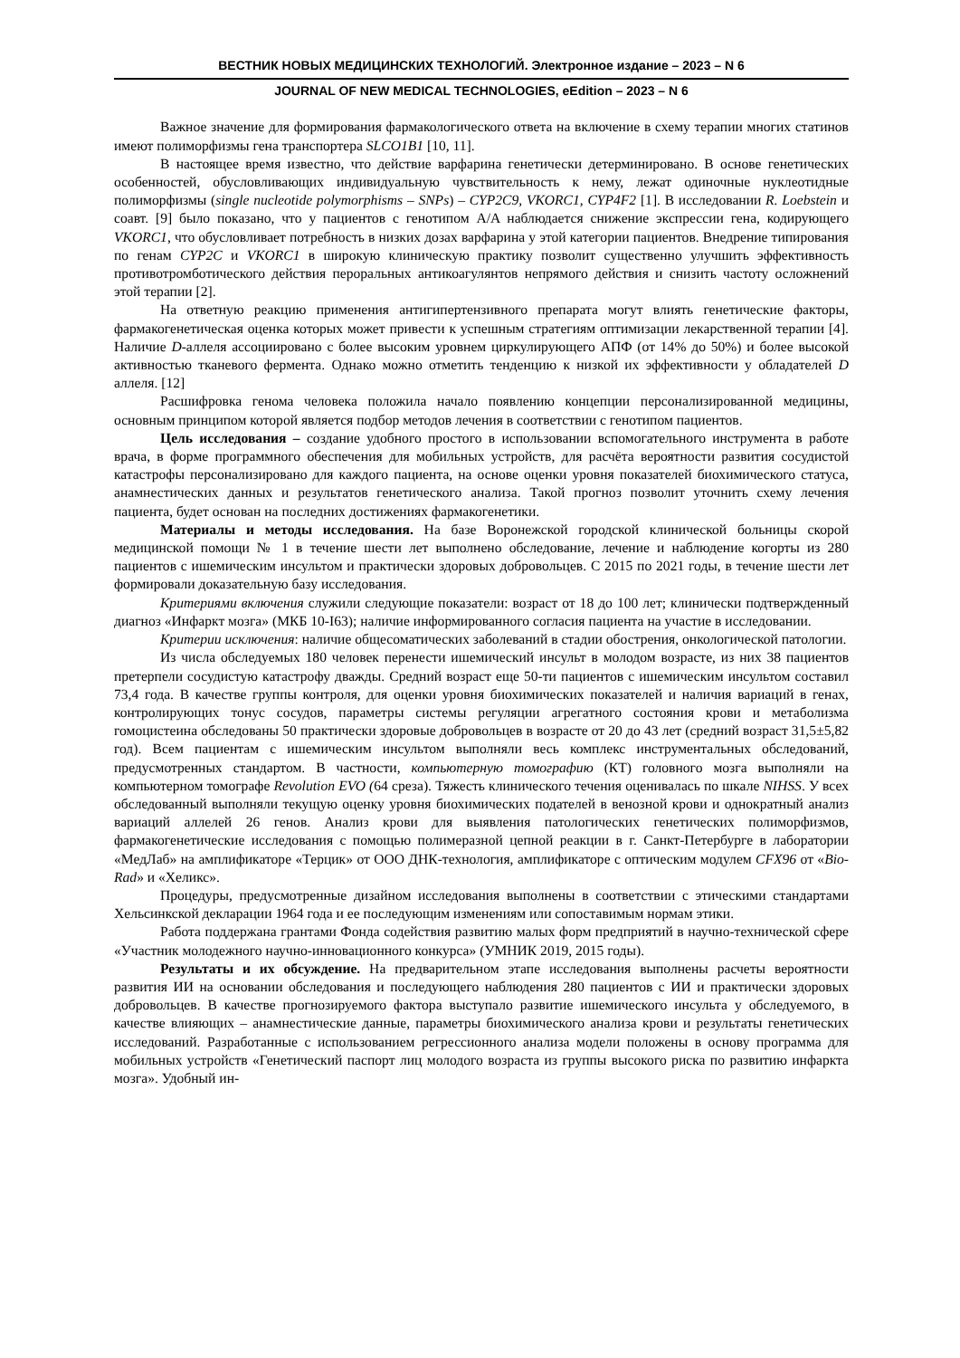ВЕСТНИК НОВЫХ МЕДИЦИНСКИХ ТЕХНОЛОГИЙ. Электронное издание – 2023 – N 6
JOURNAL OF NEW MEDICAL TECHNOLOGIES, eEdition – 2023 – N 6
Важное значение для формирования фармакологического ответа на включение в схему терапии многих статинов имеют полиморфизмы гена транспортера SLCO1B1 [10, 11].
В настоящее время известно, что действие варфарина генетически детерминировано. В основе генетических особенностей, обусловливающих индивидуальную чувствительность к нему, лежат одиночные нуклеотидные полиморфизмы (single nucleotide polymorphisms – SNPs) – CYP2C9, VKORC1, CYP4F2 [1]. В исследовании R. Loebstein и соавт. [9] было показано, что у пациентов с генотипом A/A наблюдается снижение экспрессии гена, кодирующего VKORC1, что обусловливает потребность в низких дозах варфарина у этой категории пациентов. Внедрение типирования по генам CYP2C и VKORC1 в широкую клиническую практику позволит существенно улучшить эффективность противотромботического действия пероральных антикоагулянтов непрямого действия и снизить частоту осложнений этой терапии [2].
На ответную реакцию применения антигипертензивного препарата могут влиять генетические факторы, фармакогенетическая оценка которых может привести к успешным стратегиям оптимизации лекарственной терапии [4]. Наличие D-аллеля ассоциировано с более высоким уровнем циркулирующего АПФ (от 14% до 50%) и более высокой активностью тканевого фермента. Однако можно отметить тенденцию к низкой их эффективности у обладателей D аллеля. [12]
Расшифровка генома человека положила начало появлению концепции персонализированной медицины, основным принципом которой является подбор методов лечения в соответствии с генотипом пациентов.
Цель исследования – создание удобного простого в использовании вспомогательного инструмента в работе врача, в форме программного обеспечения для мобильных устройств, для расчёта вероятности развития сосудистой катастрофы персонализировано для каждого пациента, на основе оценки уровня показателей биохимического статуса, анамнестических данных и результатов генетического анализа. Такой прогноз позволит уточнить схему лечения пациента, будет основан на последних достижениях фармакогенетики.
Материалы и методы исследования. На базе Воронежской городской клинической больницы скорой медицинской помощи № 1 в течение шести лет выполнено обследование, лечение и наблюдение когорты из 280 пациентов с ишемическим инсультом и практически здоровых добровольцев. С 2015 по 2021 годы, в течение шести лет формировали доказательную базу исследования.
Критериями включения служили следующие показатели: возраст от 18 до 100 лет; клинически подтвержденный диагноз «Инфаркт мозга» (МКБ 10-I63); наличие информированного согласия пациента на участие в исследовании.
Критерии исключения: наличие общесоматических заболеваний в стадии обострения, онкологической патологии.
Из числа обследуемых 180 человек перенести ишемический инсульт в молодом возрасте, из них 38 пациентов претерпели сосудистую катастрофу дважды. Средний возраст еще 50-ти пациентов с ишемическим инсультом составил 73,4 года. В качестве группы контроля, для оценки уровня биохимических показателей и наличия вариаций в генах, контролирующих тонус сосудов, параметры системы регуляции агрегатного состояния крови и метаболизма гомоцистеина обследованы 50 практически здоровые добровольцев в возрасте от 20 до 43 лет (средний возраст 31,5±5,82 год). Всем пациентам с ишемическим инсультом выполняли весь комплекс инструментальных обследований, предусмотренных стандартом. В частности, компьютерную томографию (КТ) головного мозга выполняли на компьютерном томографе Revolution EVO (64 среза). Тяжесть клинического течения оценивалась по шкале NIHSS. У всех обследованный выполняли текущую оценку уровня биохимических подателей в венозной крови и однократный анализ вариаций аллелей 26 генов. Анализ крови для выявления патологических генетических полиморфизмов, фармакогенетические исследования с помощью полимеразной цепной реакции в г. Санкт-Петербурге в лаборатории «МедЛаб» на амплификаторе «Терцик» от ООО ДНК-технология, амплификаторе с оптическим модулем CFX96 от «Bio-Rad» и «Хеликс».
Процедуры, предусмотренные дизайном исследования выполнены в соответствии с этическими стандартами Хельсинкской декларации 1964 года и ее последующим изменениям или сопоставимым нормам этики.
Работа поддержана грантами Фонда содействия развитию малых форм предприятий в научно-технической сфере «Участник молодежного научно-инновационного конкурса» (УМНИК 2019, 2015 годы).
Результаты и их обсуждение. На предварительном этапе исследования выполнены расчеты вероятности развития ИИ на основании обследования и последующего наблюдения 280 пациентов с ИИ и практически здоровых добровольцев. В качестве прогнозируемого фактора выступало развитие ишемического инсульта у обследуемого, в качестве влияющих – анамнестические данные, параметры биохимического анализа крови и результаты генетических исследований. Разработанные с использованием регрессионного анализа модели положены в основу программа для мобильных устройств «Генетический паспорт лиц молодого возраста из группы высокого риска по развитию инфаркта мозга». Удобный ин-